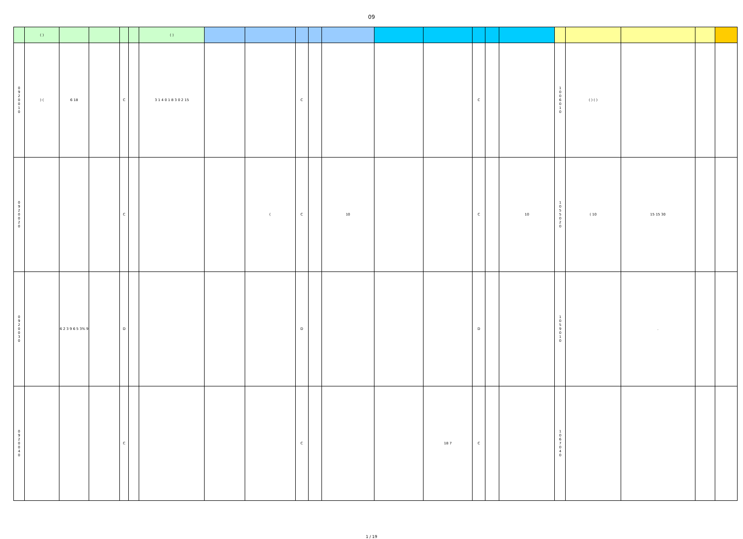09
| | ( ) | | | | | ( ) | | | | | | | | | | | | | | | |
| --- | --- | --- | --- | --- | --- | --- | --- | --- | --- | --- | --- | --- | --- | --- | --- | --- | --- | --- | --- | --- | --- |
| 0920010 | ) ( | 6 18 | | C | | 3 1 4 0 1 8 3 0 2 15 | | | C | | | | | C | | | 1006010 | ( ) ( ) | | | |
| 0920020 | | | | C | | | | ( | C | | 10 | | | C | | 10 | 1055020 | ( 10 | 15 15 30 | | |
| 0920030 | | 6 2 3 9 6 5 3% 9 | | D | | | | | D | | | | | D | | | 1059010 | | . | | |
| 0920040 | | | | C | | | | | C | | | | 18 7 | C | | | 1067040 | | | | |
1 / 19